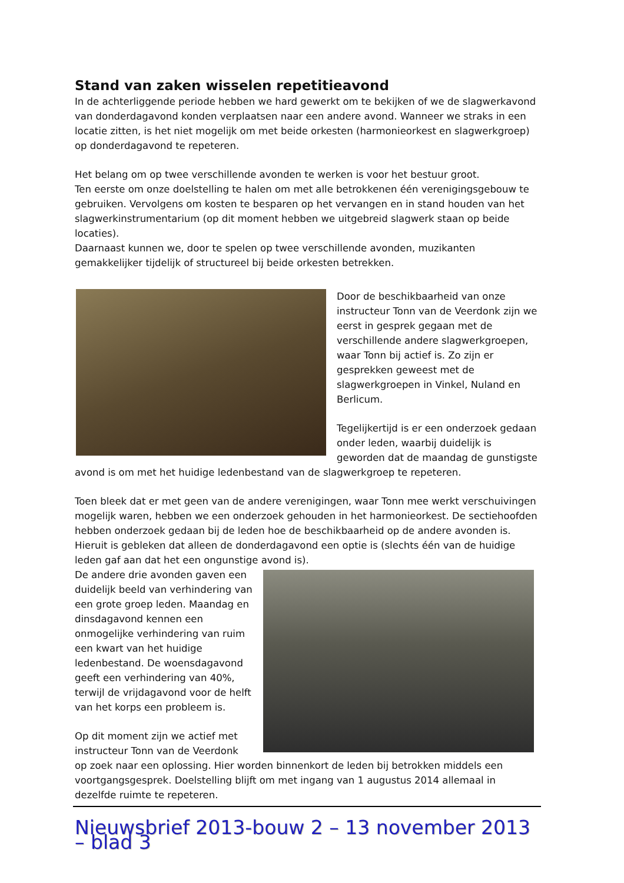Stand van zaken wisselen repetitieavond
In de achterliggende periode hebben we hard gewerkt om te bekijken of we de slagwerkavond van donderdagavond konden verplaatsen naar een andere avond. Wanneer we straks in een locatie zitten, is het niet mogelijk om met beide orkesten (harmonieorkest en slagwerkgroep) op donderdagavond te repeteren.
Het belang om op twee verschillende avonden te werken is voor het bestuur groot.
Ten eerste om onze doelstelling te halen om met alle betrokkenen één verenigingsgebouw te gebruiken. Vervolgens om kosten te besparen op het vervangen en in stand houden van het slagwerkinstrumentarium (op dit moment hebben we uitgebreid slagwerk staan op beide locaties).
Daarnaast kunnen we, door te spelen op twee verschillende avonden, muzikanten gemakkelijker tijdelijk of structureel bij beide orkesten betrekken.
Door de beschikbaarheid van onze instructeur Tonn van de Veerdonk zijn we eerst in gesprek gegaan met de verschillende andere slagwerkgroepen, waar Tonn bij actief is. Zo zijn er gesprekken geweest met de slagwerkgroepen in Vinkel, Nuland en Berlicum.
Tegelijkertijd is er een onderzoek gedaan onder leden, waarbij duidelijk is geworden dat de maandag de gunstigste avond is om met het huidige ledenbestand van de slagwerkgroep te repeteren.
Toen bleek dat er met geen van de andere verenigingen, waar Tonn mee werkt verschuivingen mogelijk waren, hebben we een onderzoek gehouden in het harmonieorkest. De sectiehoofden hebben onderzoek gedaan bij de leden hoe de beschikbaarheid op de andere avonden is. Hieruit is gebleken dat alleen de donderdagavond een optie is (slechts één van de huidige leden gaf aan dat het een ongunstige avond is).
De andere drie avonden gaven een duidelijk beeld van verhindering van een grote groep leden. Maandag en dinsdagavond kennen een onmogelijke verhindering van ruim een kwart van het huidige ledenbestand. De woensdagavond geeft een verhindering van 40%, terwijl de vrijdagavond voor de helft van het korps een probleem is.
Op dit moment zijn we actief met instructeur Tonn van de Veerdonk op zoek naar een oplossing. Hier worden binnenkort de leden bij betrokken middels een voortgangsgesprek. Doelstelling blijft om met ingang van 1 augustus 2014 allemaal in dezelfde ruimte te repeteren.
Nieuwsbrief 2013-bouw 2 – 13 november 2013 – blad 3